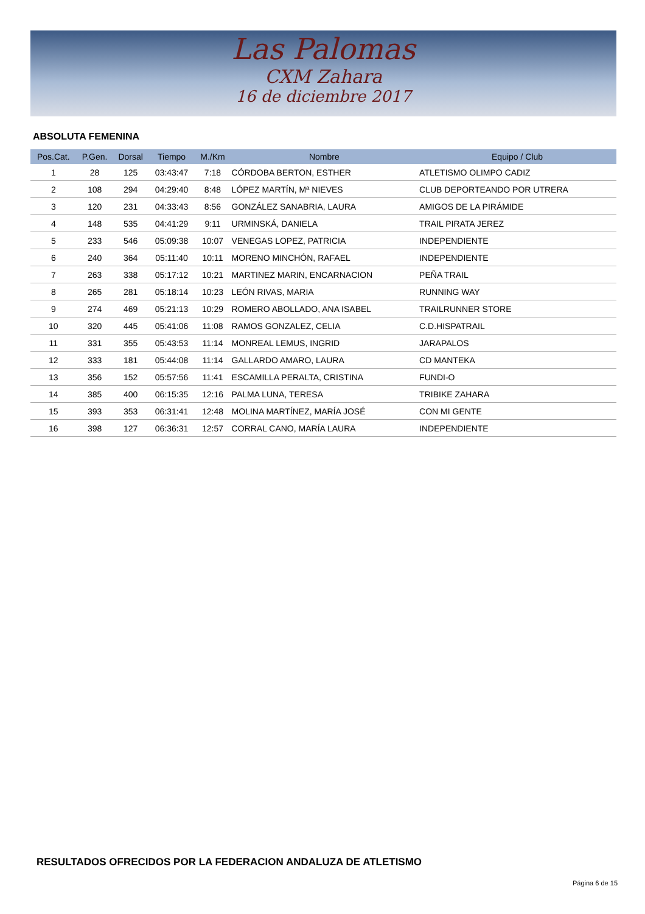Las Palomas
CXM Zahara
16 de diciembre 2017
ABSOLUTA FEMENINA
| Pos.Cat. | P.Gen. | Dorsal | Tiempo | M./Km | Nombre | Equipo / Club |
| --- | --- | --- | --- | --- | --- | --- |
| 1 | 28 | 125 | 03:43:47 | 7:18 | CÓRDOBA BERTON, ESTHER | ATLETISMO OLIMPO CADIZ |
| 2 | 108 | 294 | 04:29:40 | 8:48 | LÓPEZ MARTÍN, Mª NIEVES | CLUB DEPORTEANDO POR UTRERA |
| 3 | 120 | 231 | 04:33:43 | 8:56 | GONZÁLEZ SANABRIA, LAURA | AMIGOS DE LA PIRÁMIDE |
| 4 | 148 | 535 | 04:41:29 | 9:11 | URMINSKÁ, DANIELA | TRAIL PIRATA JEREZ |
| 5 | 233 | 546 | 05:09:38 | 10:07 | VENEGAS LOPEZ, PATRICIA | INDEPENDIENTE |
| 6 | 240 | 364 | 05:11:40 | 10:11 | MORENO MINCHÓN, RAFAEL | INDEPENDIENTE |
| 7 | 263 | 338 | 05:17:12 | 10:21 | MARTINEZ MARIN, ENCARNACION | PEÑA TRAIL |
| 8 | 265 | 281 | 05:18:14 | 10:23 | LEÓN RIVAS, MARIA | RUNNING WAY |
| 9 | 274 | 469 | 05:21:13 | 10:29 | ROMERO ABOLLADO, ANA ISABEL | TRAILRUNNER STORE |
| 10 | 320 | 445 | 05:41:06 | 11:08 | RAMOS GONZALEZ, CELIA | C.D.HISPATRAIL |
| 11 | 331 | 355 | 05:43:53 | 11:14 | MONREAL LEMUS, INGRID | JARAPALOS |
| 12 | 333 | 181 | 05:44:08 | 11:14 | GALLARDO AMARO, LAURA | CD MANTEKA |
| 13 | 356 | 152 | 05:57:56 | 11:41 | ESCAMILLA PERALTA, CRISTINA | FUNDI-O |
| 14 | 385 | 400 | 06:15:35 | 12:16 | PALMA LUNA, TERESA | TRIBIKE ZAHARA |
| 15 | 393 | 353 | 06:31:41 | 12:48 | MOLINA MARTÍNEZ, MARÍA JOSÉ | CON MI GENTE |
| 16 | 398 | 127 | 06:36:31 | 12:57 | CORRAL CANO, MARÍA LAURA | INDEPENDIENTE |
RESULTADOS OFRECIDOS POR LA FEDERACION ANDALUZA DE ATLETISMO
Página 6 de 15